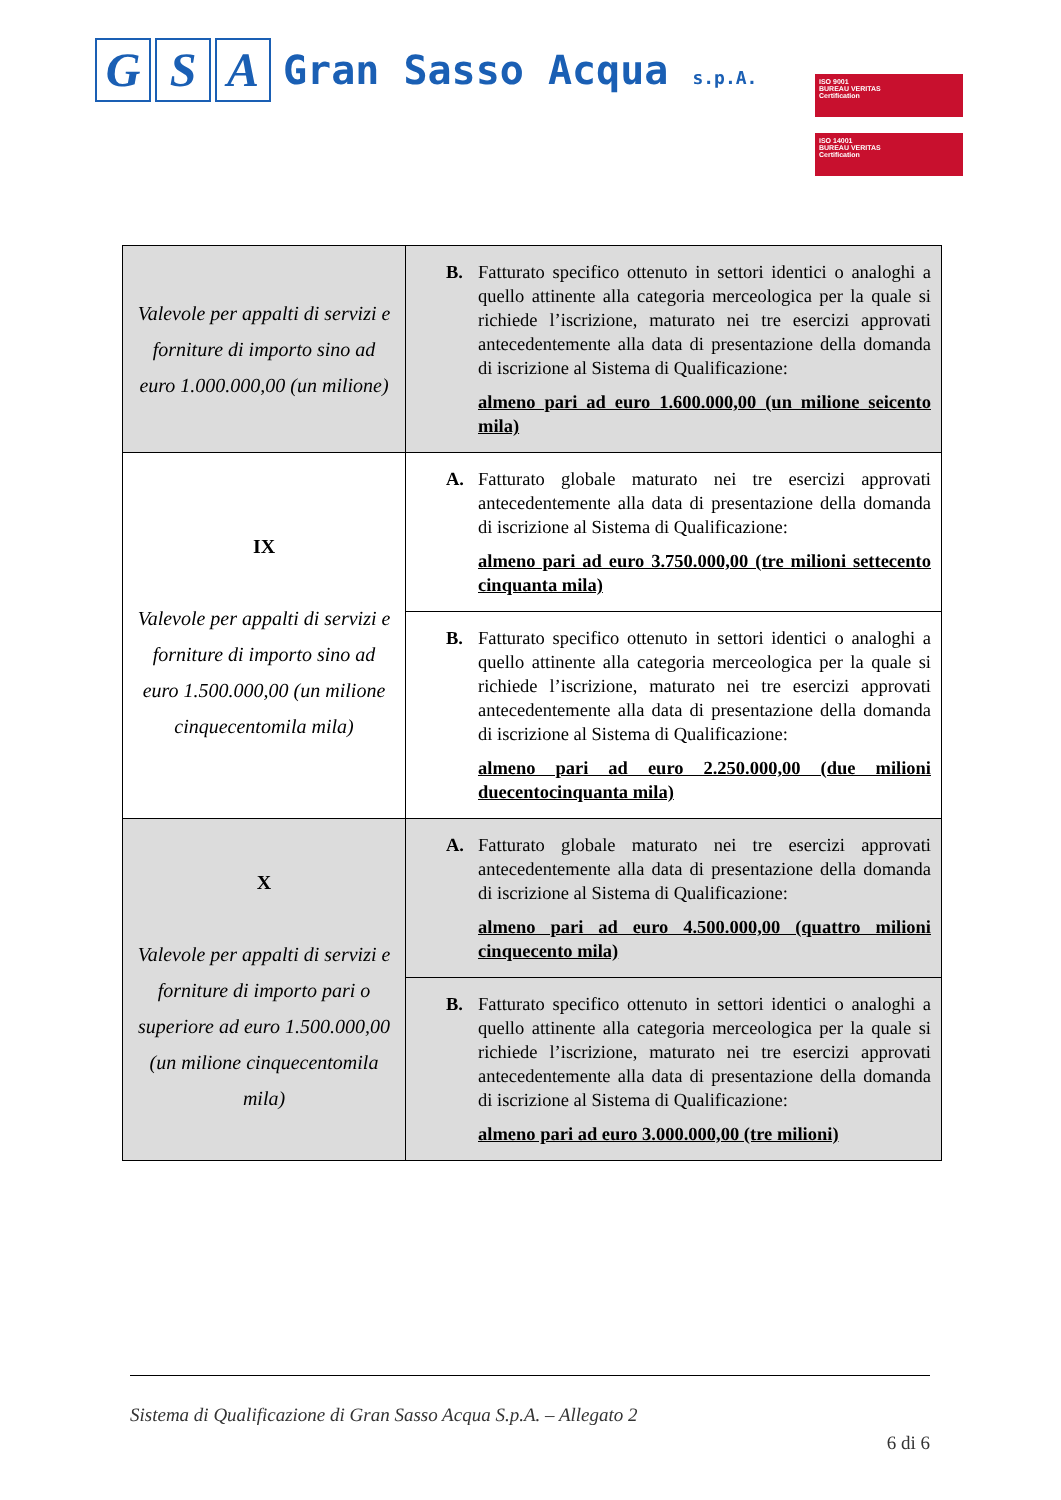G S A
Gran Sasso Acqua s.p.A.
ISO 9001
BUREAU VERITAS
Certification
ISO 14001
BUREAU VERITAS
Certification
| Valevole per appalti di servizi e forniture di importo sino ad euro 1.000.000,00 (un milione) | B. Fatturato specifico ottenuto in settori identici o analoghi a quello attinente alla categoria merceologica per la quale si richiede l’iscrizione, maturato nei tre esercizi approvati antecedentemente alla data di presentazione della domanda di iscrizione al Sistema di Qualificazione: almeno pari ad euro 1.600.000,00 (un milione seicento mila) |
| IX Valevole per appalti di servizi e forniture di importo sino ad euro 1.500.000,00 (un milione cinquecentomila mila) | A. Fatturato globale maturato nei tre esercizi approvati antecedentemente alla data di presentazione della domanda di iscrizione al Sistema di Qualificazione: almeno pari ad euro 3.750.000,00 (tre milioni settecento cinquanta mila) |
| | B. Fatturato specifico ottenuto in settori identici o analoghi a quello attinente alla categoria merceologica per la quale si richiede l’iscrizione, maturato nei tre esercizi approvati antecedentemente alla data di presentazione della domanda di iscrizione al Sistema di Qualificazione: almeno pari ad euro 2.250.000,00 (due milioni duecentocinquanta mila) |
| X Valevole per appalti di servizi e forniture di importo pari o superiore ad euro 1.500.000,00 (un milione cinquecentomila mila) | A. Fatturato globale maturato nei tre esercizi approvati antecedentemente alla data di presentazione della domanda di iscrizione al Sistema di Qualificazione: almeno pari ad euro 4.500.000,00 (quattro milioni cinquecento mila) |
| | B. Fatturato specifico ottenuto in settori identici o analoghi a quello attinente alla categoria merceologica per la quale si richiede l’iscrizione, maturato nei tre esercizi approvati antecedentemente alla data di presentazione della domanda di iscrizione al Sistema di Qualificazione: almeno pari ad euro 3.000.000,00 (tre milioni) |
Sistema di Qualificazione di Gran Sasso Acqua S.p.A. – Allegato 2
6 di 6